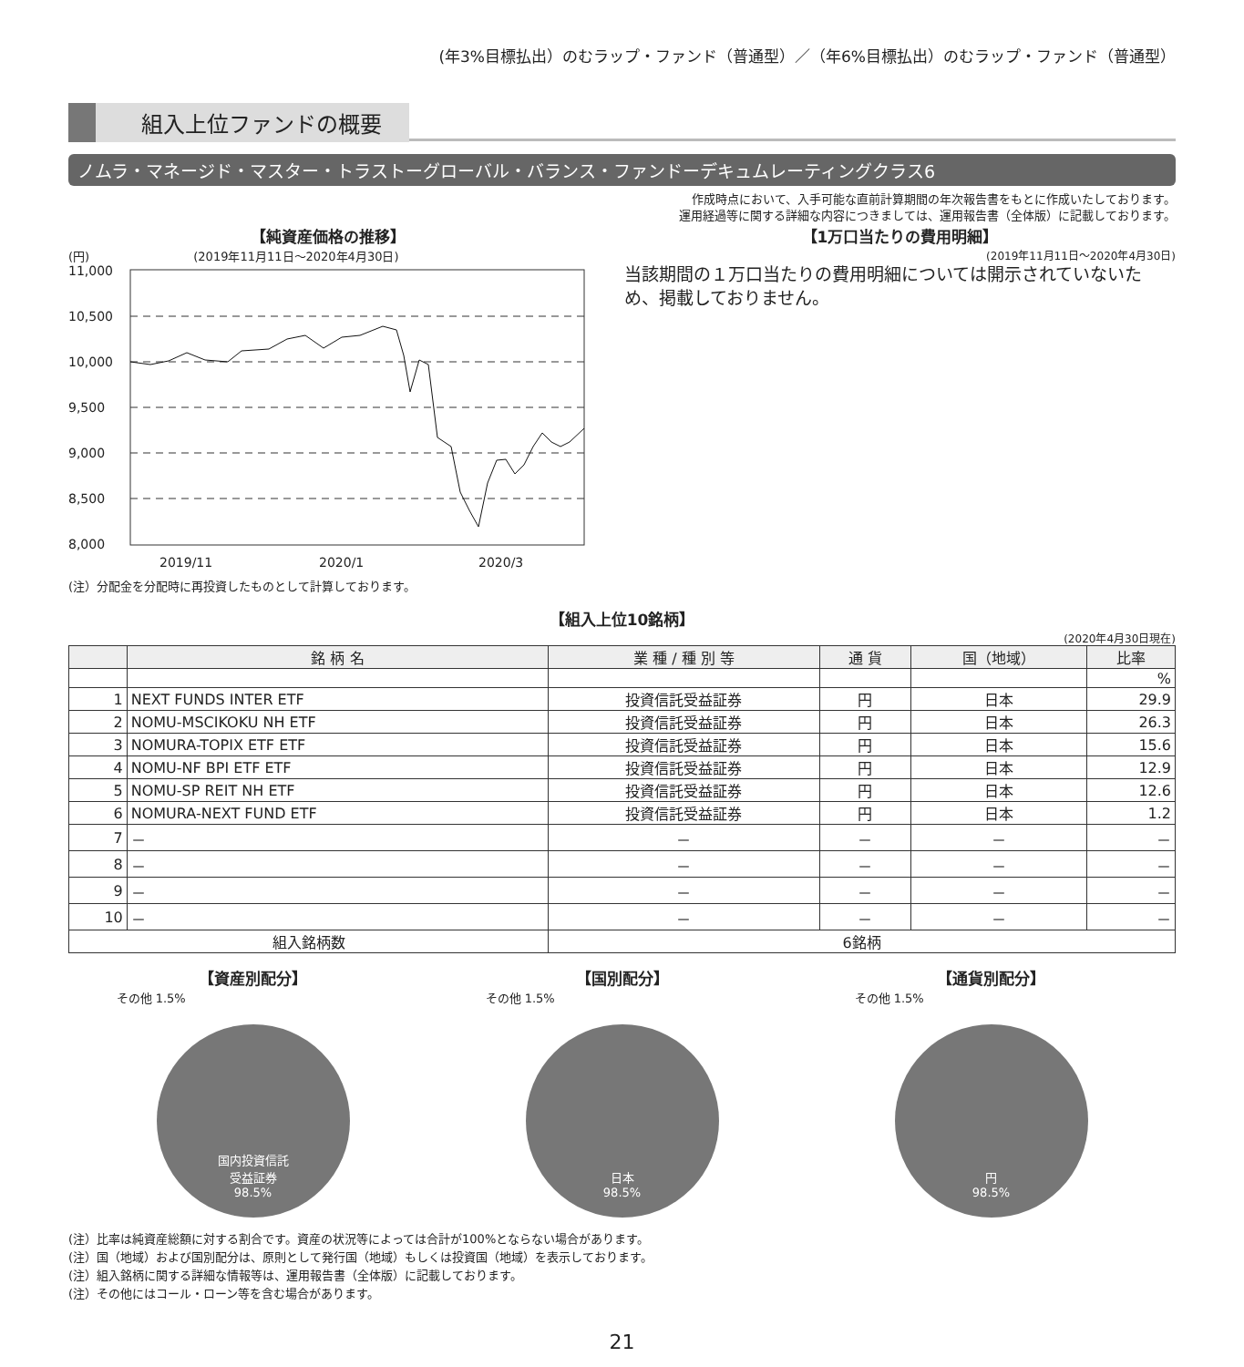(年3%目標払出）のむラップ・ファンド（普通型）／（年6%目標払出）のむラップ・ファンド（普通型）
組入上位ファンドの概要
ノムラ・マネージド・マスター・トラストーグローバル・バランス・ファンドーデキュムレーティングクラス6
作成時点において、入手可能な直前計算期間の年次報告書をもとに作成いたしております。
運用経過等に関する詳細な内容につきましては、運用報告書（全体版）に記載しております。
【純資産価格の推移】
(円) (2019年11月11日～2020年4月30日)
11,000
10,500
10,000
9,500
9,000
8,500
8,000
2019/11
2020/1
2020/3
(注）分配金を分配時に再投資したものとして計算しております。
【1万口当たりの費用明細】
(2019年11月11日～2020年4月30日)
当該期間の１万口当たりの費用明細については開示されていないため、掲載しておりません。
【組入上位10銘柄】
(2020年4月30日現在)
| | 銘 柄 名 | 業 種 / 種 別 等 | 通 貨 | 国（地域） | 比率 |
| --- | --- | --- | --- | --- | --- |
| | | | | | % |
| 1 | NEXT FUNDS INTER ETF | 投資信託受益証券 | 円 | 日本 | 29.9 |
| 2 | NOMU-MSCIKOKU NH ETF | 投資信託受益証券 | 円 | 日本 | 26.3 |
| 3 | NOMURA-TOPIX ETF ETF | 投資信託受益証券 | 円 | 日本 | 15.6 |
| 4 | NOMU-NF BPI ETF ETF | 投資信託受益証券 | 円 | 日本 | 12.9 |
| 5 | NOMU-SP REIT NH ETF | 投資信託受益証券 | 円 | 日本 | 12.6 |
| 6 | NOMURA-NEXT FUND ETF | 投資信託受益証券 | 円 | 日本 | 1.2 |
| 7 | － | － | － | － | － |
| 8 | － | － | － | － | － |
| 9 | － | － | － | － | － |
| 10 | － | － | － | － | － |
| 組入銘柄数 | | 6銘柄 | | | |
【資産別配分】
その他 1.5%
国内投資信託
受益証券
98.5%
【国別配分】
その他 1.5%
日本
98.5%
【通貨別配分】
その他 1.5%
円
98.5%
(注）比率は純資産総額に対する割合です。資産の状況等によっては合計が100%とならない場合があります。
(注）国（地域）および国別配分は、原則として発行国（地域）もしくは投資国（地域）を表示しております。
(注）組入銘柄に関する詳細な情報等は、運用報告書（全体版）に記載しております。
(注）その他にはコール・ローン等を含む場合があります。
21